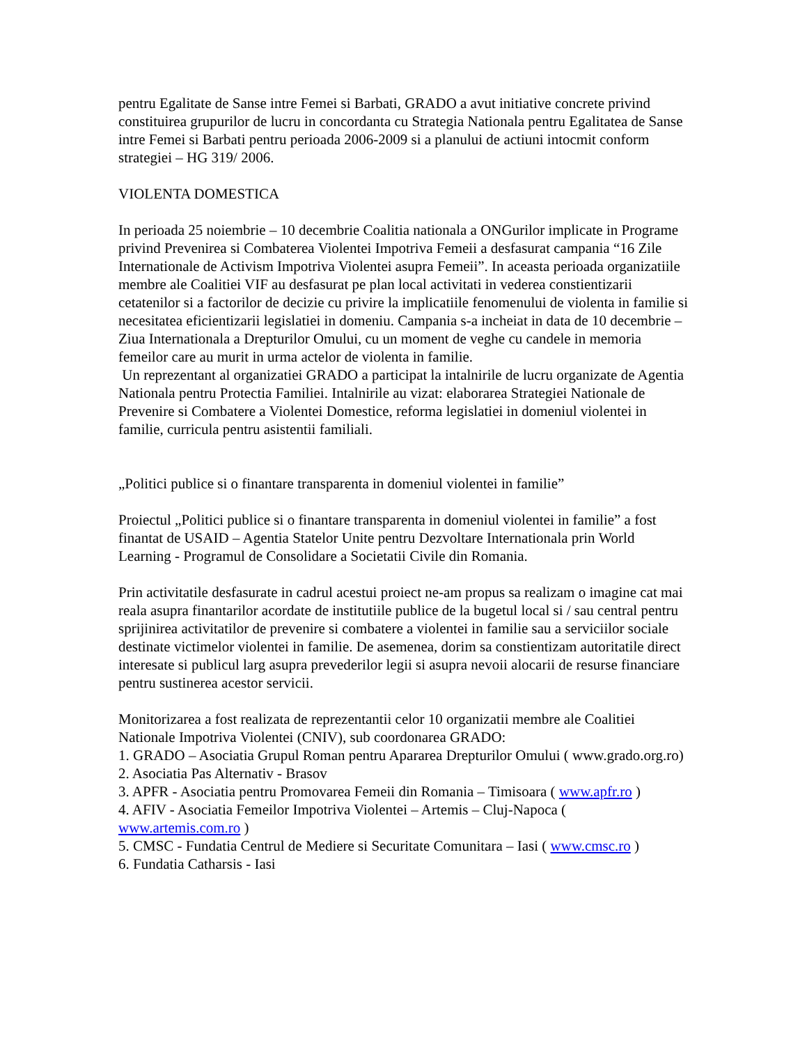pentru Egalitate de Sanse intre Femei si Barbati, GRADO a avut initiative concrete privind constituirea grupurilor de lucru in concordanta cu Strategia Nationala pentru Egalitatea de Sanse intre Femei si Barbati pentru perioada 2006-2009 si a planului de actiuni intocmit conform strategiei – HG 319/ 2006.
VIOLENTA DOMESTICA
In perioada 25 noiembrie – 10 decembrie Coalitia nationala a ONGurilor implicate in Programe privind Prevenirea si Combaterea Violentei Impotriva Femeii a desfasurat campania “16 Zile Internationale de Activism Impotriva Violentei asupra Femeii”. In aceasta perioada organizatiile membre ale Coalitiei VIF au desfasurat pe plan local activitati in vederea constientizarii cetatenilor si a factorilor de decizie cu privire la implicatiile fenomenului de violenta in familie si necesitatea eficientizarii legislatiei in domeniu. Campania s-a incheiat in data de 10 decembrie – Ziua Internationala a Drepturilor Omului, cu un moment de veghe cu candele in memoria femeilor care au murit in urma actelor de violenta in familie.
Un reprezentant al organizatiei GRADO a participat la intalnirile de lucru organizate de Agentia Nationala pentru Protectia Familiei. Intalnirile au vizat: elaborarea Strategiei Nationale de Prevenire si Combatere a Violentei Domestice, reforma legislatiei in domeniul violentei in familie, curricula pentru asistentii familiali.
„Politici publice si o finantare transparenta in domeniul violentei in familie”
Proiectul „Politici publice si o finantare transparenta in domeniul violentei in familie” a fost finantat de USAID – Agentia Statelor Unite pentru Dezvoltare Internationala prin World Learning - Programul de Consolidare a Societatii Civile din Romania.
Prin activitatile desfasurate in cadrul acestui proiect ne-am propus sa realizam o imagine cat mai reala asupra finantarilor acordate de institutiile publice de la bugetul local si / sau central pentru sprijinirea activitatilor de prevenire si combatere a violentei in familie sau a serviciilor sociale destinate victimelor violentei in familie. De asemenea, dorim sa constientizam autoritatile direct interesate si publicul larg asupra prevederilor legii si asupra nevoii alocarii de resurse financiare pentru sustinerea acestor servicii.
Monitorizarea a fost realizata de reprezentantii celor 10 organizatii membre ale Coalitiei Nationale Impotriva Violentei (CNIV), sub coordonarea GRADO:
1. GRADO – Asociatia Grupul Roman pentru Apararea Drepturilor Omului ( www.grado.org.ro)
2. Asociatia Pas Alternativ - Brasov
3. APFR - Asociatia pentru Promovarea Femeii din Romania – Timisoara ( www.apfr.ro )
4. AFIV - Asociatia Femeilor Impotriva Violentei – Artemis – Cluj-Napoca ( www.artemis.com.ro )
5. CMSC - Fundatia Centrul de Mediere si Securitate Comunitara – Iasi ( www.cmsc.ro )
6. Fundatia Catharsis - Iasi